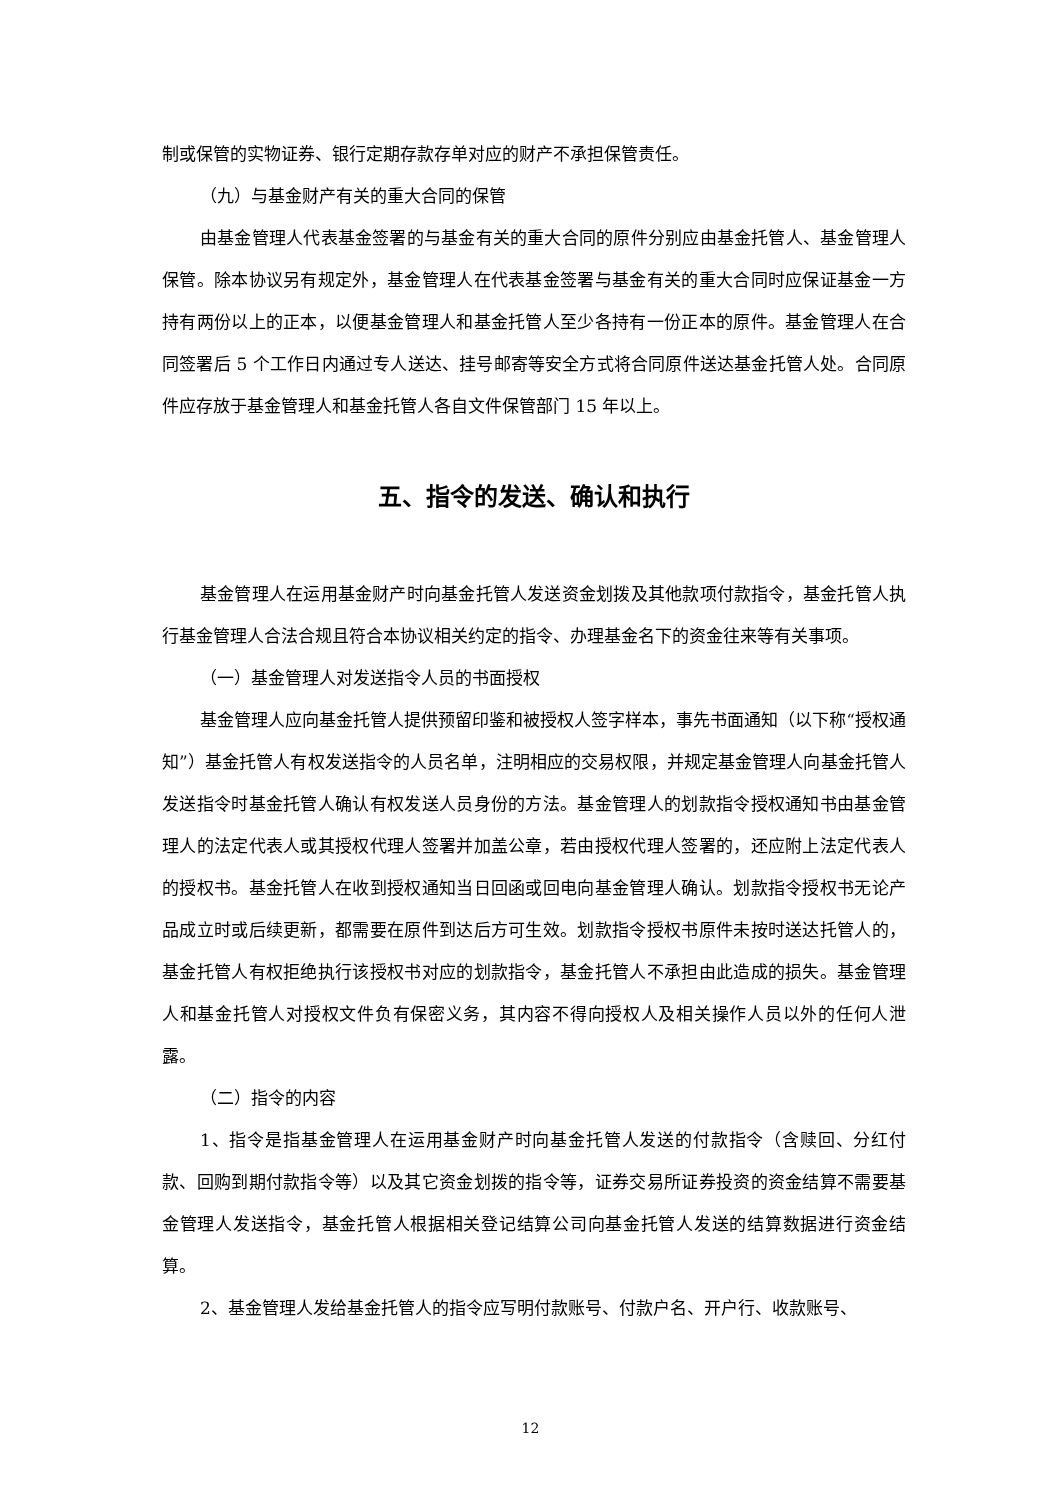制或保管的实物证券、银行定期存款存单对应的财产不承担保管责任。
（九）与基金财产有关的重大合同的保管
由基金管理人代表基金签署的与基金有关的重大合同的原件分别应由基金托管人、基金管理人保管。除本协议另有规定外，基金管理人在代表基金签署与基金有关的重大合同时应保证基金一方持有两份以上的正本，以便基金管理人和基金托管人至少各持有一份正本的原件。基金管理人在合同签署后 5 个工作日内通过专人送达、挂号邮寄等安全方式将合同原件送达基金托管人处。合同原件应存放于基金管理人和基金托管人各自文件保管部门 15 年以上。
五、指令的发送、确认和执行
基金管理人在运用基金财产时向基金托管人发送资金划拨及其他款项付款指令，基金托管人执行基金管理人合法合规且符合本协议相关约定的指令、办理基金名下的资金往来等有关事项。
（一）基金管理人对发送指令人员的书面授权
基金管理人应向基金托管人提供预留印鉴和被授权人签字样本，事先书面通知（以下称“授权通知”）基金托管人有权发送指令的人员名单，注明相应的交易权限，并规定基金管理人向基金托管人发送指令时基金托管人确认有权发送人员身份的方法。基金管理人的划款指令授权通知书由基金管理人的法定代表人或其授权代理人签署并加盖公章，若由授权代理人签署的，还应附上法定代表人的授权书。基金托管人在收到授权通知当日回函或回电向基金管理人确认。划款指令授权书无论产品成立时或后续更新，都需要在原件到达后方可生效。划款指令授权书原件未按时送达托管人的，基金托管人有权拒绝执行该授权书对应的划款指令，基金托管人不承担由此造成的损失。基金管理人和基金托管人对授权文件负有保密义务，其内容不得向授权人及相关操作人员以外的任何人泄露。
（二）指令的内容
1、指令是指基金管理人在运用基金财产时向基金托管人发送的付款指令（含赎回、分红付款、回购到期付款指令等）以及其它资金划拨的指令等，证券交易所证券投资的资金结算不需要基金管理人发送指令，基金托管人根据相关登记结算公司向基金托管人发送的结算数据进行资金结算。
2、基金管理人发给基金托管人的指令应写明付款账号、付款户名、开户行、收款账号、
12